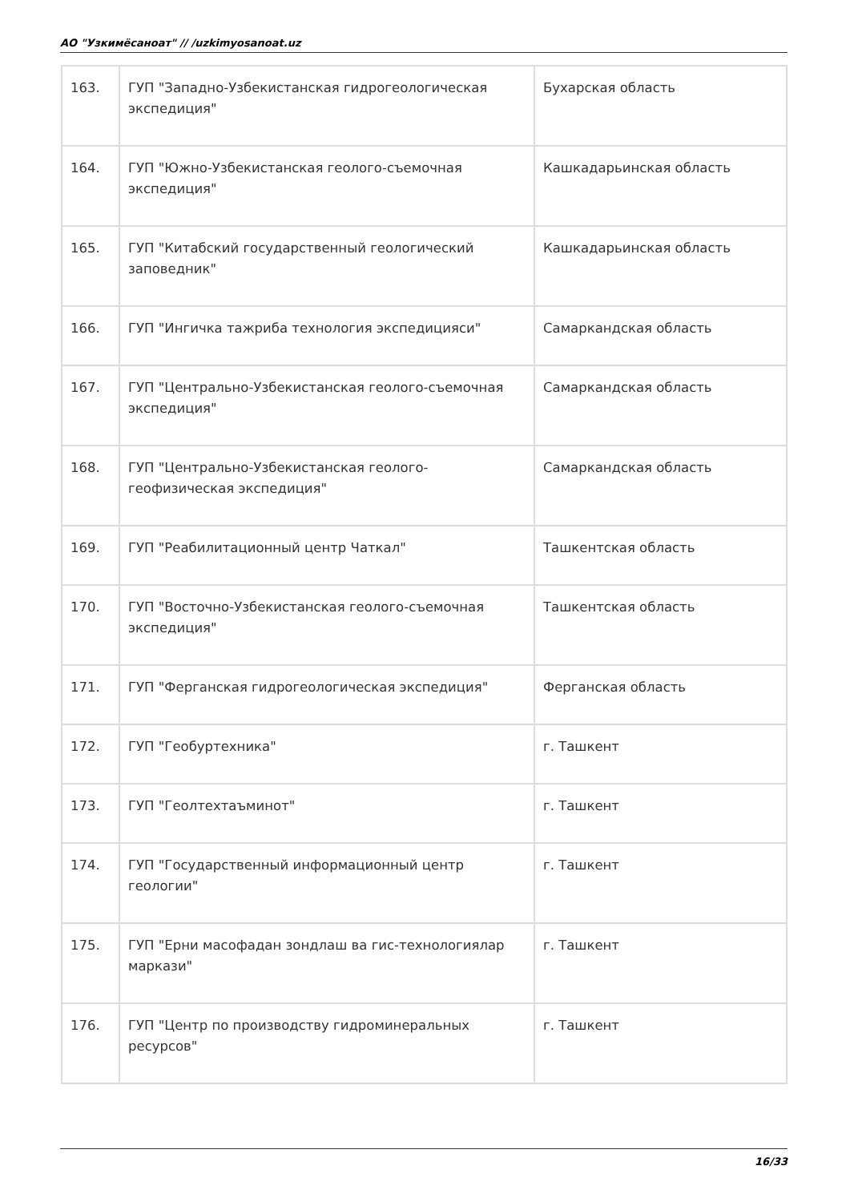АО "Узкимёсаноат" // /uzkimyosanoat.uz
| 163. | ГУП "Западно-Узбекистанская гидрогеологическая экспедиция" | Бухарская область |
| 164. | ГУП "Южно-Узбекистанская геолого-съемочная экспедиция" | Кашкадарьинская область |
| 165. | ГУП "Китабский государственный геологический заповедник" | Кашкадарьинская область |
| 166. | ГУП "Ингичка тажриба технология экспедицияси" | Самаркандская область |
| 167. | ГУП "Центрально-Узбекистанская геолого-съемочная экспедиция" | Самаркандская область |
| 168. | ГУП "Центрально-Узбекистанская геолого-геофизическая экспедиция" | Самаркандская область |
| 169. | ГУП "Реабилитационный центр Чаткал" | Ташкентская область |
| 170. | ГУП "Восточно-Узбекистанская геолого-съемочная экспедиция" | Ташкентская область |
| 171. | ГУП "Ферганская гидрогеологическая экспедиция" | Ферганская область |
| 172. | ГУП "Геобуртехника" | г. Ташкент |
| 173. | ГУП "Геолтехтаъминот" | г. Ташкент |
| 174. | ГУП "Государственный информационный центр геологии" | г. Ташкент |
| 175. | ГУП "Ерни масофадан зондлаш ва гис-технологиялар маркази" | г. Ташкент |
| 176. | ГУП "Центр по производству гидроминеральных ресурсов" | г. Ташкент |
16/33